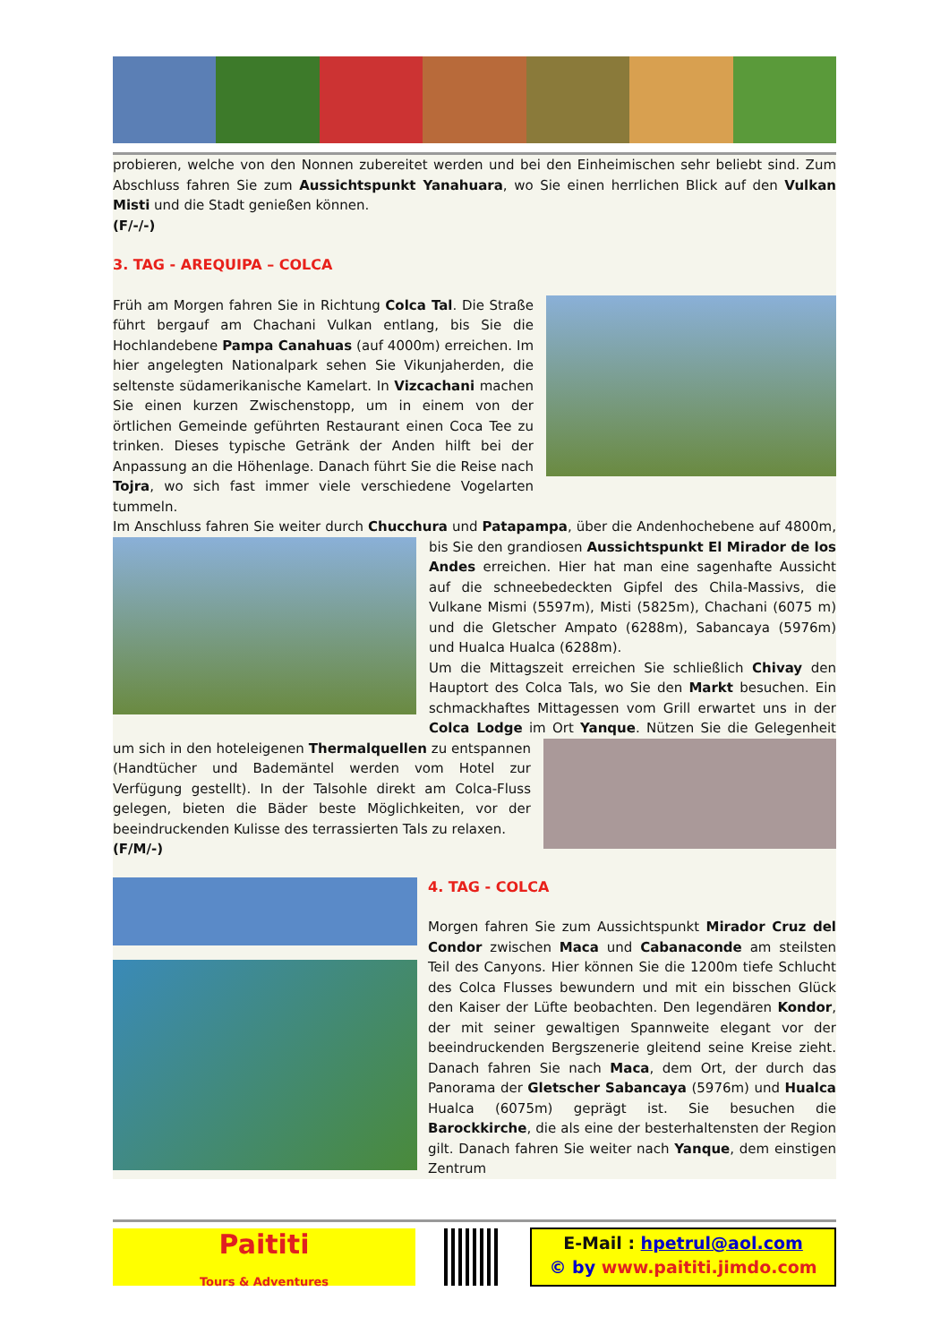probieren, welche von den Nonnen zubereitet werden und bei den Einheimischen sehr beliebt sind. Zum Abschluss fahren Sie zum Aussichtspunkt Yanahuara, wo Sie einen herrlichen Blick auf den Vulkan Misti und die Stadt genießen können.
(F/-/-)
3. TAG - AREQUIPA – COLCA
Früh am Morgen fahren Sie in Richtung Colca Tal. Die Straße führt bergauf am Chachani Vulkan entlang, bis Sie die Hochlandebene Pampa Canahuas (auf 4000m) erreichen. Im hier angelegten Nationalpark sehen Sie Vikunjaherden, die seltenste südamerikanische Kamelart. In Vizcachani machen Sie einen kurzen Zwischenstopp, um in einem von der örtlichen Gemeinde geführten Restaurant einen Coca Tee zu trinken. Dieses typische Getränk der Anden hilft bei der Anpassung an die Höhenlage. Danach führt Sie die Reise nach Tojra, wo sich fast immer viele verschiedene Vogelarten tummeln.
Im Anschluss fahren Sie weiter durch Chucchura und Patapampa, über die Andenhochebene auf 4800m, bis Sie den grandiosen Aussichtspunkt El Mirador de los Andes erreichen. Hier hat man eine sagenhafte Aussicht auf die schneebedeckten Gipfel des Chila-Massivs, die Vulkane Mismi (5597m), Misti (5825m), Chachani (6075 m) und die Gletscher Ampato (6288m), Sabancaya (5976m) und Hualca Hualca (6288m).
Um die Mittagszeit erreichen Sie schließlich Chivay den Hauptort des Colca Tals, wo Sie den Markt besuchen. Ein schmackhaftes Mittagessen vom Grill erwartet uns in der Colca Lodge im Ort Yanque. Nützen Sie die Gelegenheit um sich in den hoteleigenen Thermalquellen zu entspannen (Handtücher und Bademäntel werden vom Hotel zur Verfügung gestellt). In der Talsohle direkt am Colca-Fluss gelegen, bieten die Bäder beste Möglichkeiten, vor der beeindruckenden Kulisse des terrassierten Tals zu relaxen.
(F/M/-)
4. TAG - COLCA
Morgen fahren Sie zum Aussichtspunkt Mirador Cruz del Condor zwischen Maca und Cabanaconde am steilsten Teil des Canyons. Hier können Sie die 1200m tiefe Schlucht des Colca Flusses bewundern und mit ein bisschen Glück den Kaiser der Lüfte beobachten. Den legendären Kondor, der mit seiner gewaltigen Spannweite elegant vor der beeindruckenden Bergszenerie gleitend seine Kreise zieht. Danach fahren Sie nach Maca, dem Ort, der durch das Panorama der Gletscher Sabancaya (5976m) und Hualca Hualca (6075m) geprägt ist. Sie besuchen die Barockkirche, die als eine der besterhaltensten der Region gilt. Danach fahren Sie weiter nach Yanque, dem einstigen Zentrum
Paititi
Tours & Adventures
E-Mail : hpetrul@aol.com
© by www.paititi.jimdo.com